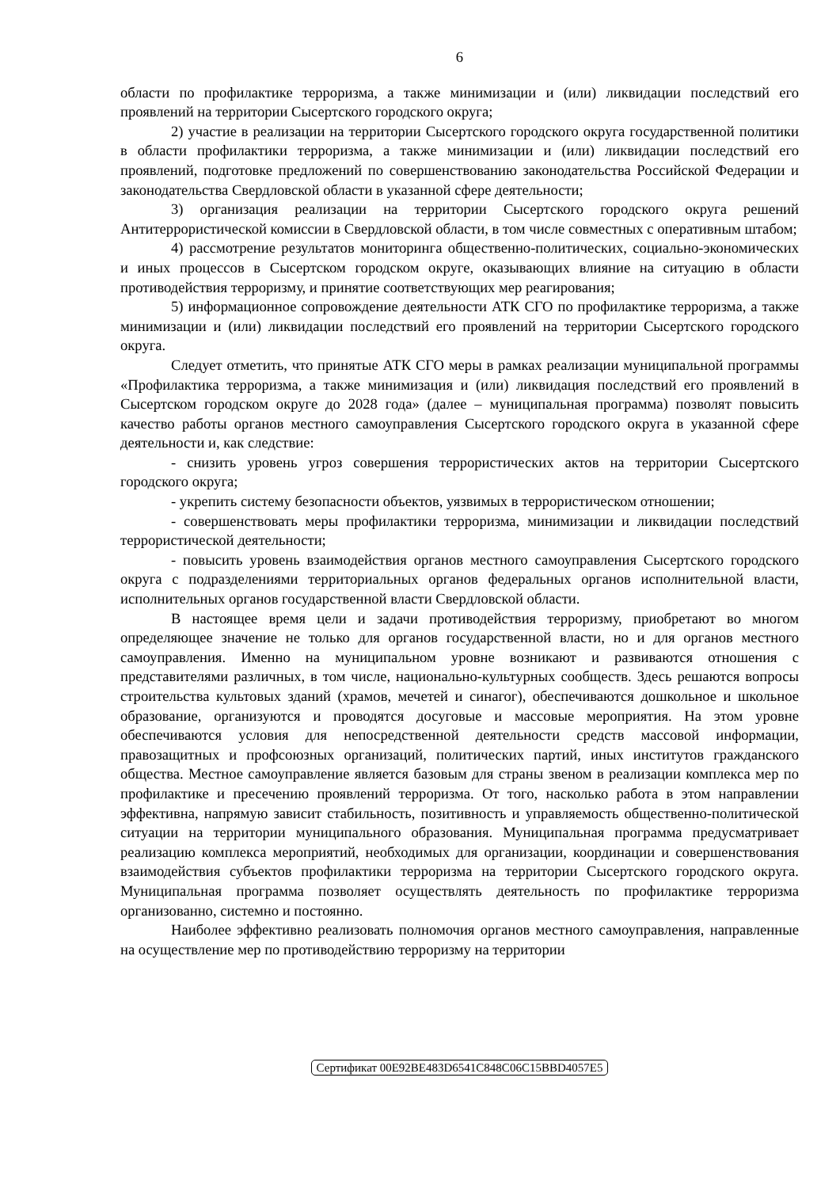6
области по профилактике терроризма, а также минимизации и (или) ликвидации последствий его проявлений на территории Сысертского городского округа;
2) участие в реализации на территории Сысертского городского округа государственной политики в области профилактики терроризма, а также минимизации и (или) ликвидации последствий его проявлений, подготовке предложений по совершенствованию законодательства Российской Федерации и законодательства Свердловской области в указанной сфере деятельности;
3) организация реализации на территории Сысертского городского округа решений Антитеррористической комиссии в Свердловской области, в том числе совместных с оперативным штабом;
4) рассмотрение результатов мониторинга общественно-политических, социально-экономических и иных процессов в Сысертском городском округе, оказывающих влияние на ситуацию в области противодействия терроризму, и принятие соответствующих мер реагирования;
5) информационное сопровождение деятельности АТК СГО по профилактике терроризма, а также минимизации и (или) ликвидации последствий его проявлений на территории Сысертского городского округа.
Следует отметить, что принятые АТК СГО меры в рамках реализации муниципальной программы «Профилактика терроризма, а также минимизация и (или) ликвидация последствий его проявлений в Сысертском городском округе до 2028 года» (далее – муниципальная программа) позволят повысить качество работы органов местного самоуправления Сысертского городского округа в указанной сфере деятельности и, как следствие:
- снизить уровень угроз совершения террористических актов на территории Сысертского городского округа;
- укрепить систему безопасности объектов, уязвимых в террористическом отношении;
- совершенствовать меры профилактики терроризма, минимизации и ликвидации последствий террористической деятельности;
- повысить уровень взаимодействия органов местного самоуправления Сысертского городского округа с подразделениями территориальных органов федеральных органов исполнительной власти, исполнительных органов государственной власти Свердловской области.
В настоящее время цели и задачи противодействия терроризму, приобретают во многом определяющее значение не только для органов государственной власти, но и для органов местного самоуправления. Именно на муниципальном уровне возникают и развиваются отношения с представителями различных, в том числе, национально-культурных сообществ. Здесь решаются вопросы строительства культовых зданий (храмов, мечетей и синагог), обеспечиваются дошкольное и школьное образование, организуются и проводятся досуговые и массовые мероприятия. На этом уровне обеспечиваются условия для непосредственной деятельности средств массовой информации, правозащитных и профсоюзных организаций, политических партий, иных институтов гражданского общества. Местное самоуправление является базовым для страны звеном в реализации комплекса мер по профилактике и пресечению проявлений терроризма. От того, насколько работа в этом направлении эффективна, напрямую зависит стабильность, позитивность и управляемость общественно-политической ситуации на территории муниципального образования. Муниципальная программа предусматривает реализацию комплекса мероприятий, необходимых для организации, координации и совершенствования взаимодействия субъектов профилактики терроризма на территории Сысертского городского округа. Муниципальная программа позволяет осуществлять деятельность по профилактике терроризма организованно, системно и постоянно.
Наиболее эффективно реализовать полномочия органов местного самоуправления, направленные на осуществление мер по противодействию терроризму на территории
Сертификат 00E92BE483D6541C848C06C15BBD4057E5